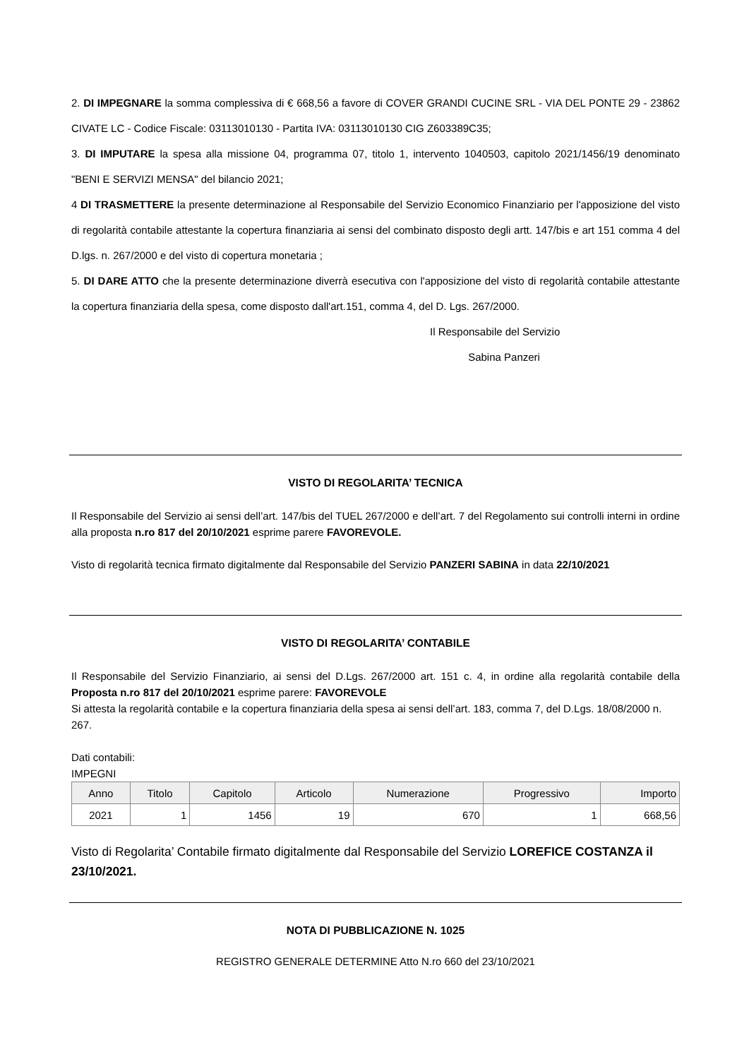2. DI IMPEGNARE la somma complessiva di € 668,56 a favore di COVER GRANDI CUCINE SRL - VIA DEL PONTE 29 - 23862 CIVATE LC - Codice Fiscale: 03113010130 - Partita IVA: 03113010130 CIG Z603389C35;
3. DI IMPUTARE la spesa alla missione 04, programma 07, titolo 1, intervento 1040503, capitolo 2021/1456/19 denominato "BENI E SERVIZI MENSA" del bilancio 2021;
4 DI TRASMETTERE la presente determinazione al Responsabile del Servizio Economico Finanziario per l'apposizione del visto di regolarità contabile attestante la copertura finanziaria ai sensi del combinato disposto degli artt. 147/bis e art 151 comma 4 del D.lgs. n. 267/2000 e del visto di copertura monetaria ;
5. DI DARE ATTO che la presente determinazione diverrà esecutiva con l'apposizione del visto di regolarità contabile attestante la copertura finanziaria della spesa, come disposto dall'art.151, comma 4, del D. Lgs. 267/2000.
Il Responsabile del Servizio
Sabina Panzeri
VISTO DI REGOLARITA’ TECNICA
Il Responsabile del Servizio ai sensi dell’art. 147/bis del TUEL 267/2000 e dell’art. 7 del Regolamento sui controlli interni in ordine alla proposta n.ro 817 del 20/10/2021 esprime parere FAVOREVOLE.
Visto di regolarità tecnica firmato digitalmente dal Responsabile del Servizio PANZERI SABINA in data 22/10/2021
VISTO DI REGOLARITA’ CONTABILE
Il Responsabile del Servizio Finanziario, ai sensi del D.Lgs. 267/2000 art. 151 c. 4, in ordine alla regolarità contabile della Proposta n.ro 817 del 20/10/2021 esprime parere: FAVOREVOLE
Si attesta la regolarità contabile e la copertura finanziaria della spesa ai sensi dell’art. 183, comma 7, del D.Lgs. 18/08/2000 n. 267.
Dati contabili:
IMPEGNI
| Anno | Titolo | Capitolo | Articolo | Numerazione | Progressivo | Importo |
| --- | --- | --- | --- | --- | --- | --- |
| 2021 | 1 | 1456 | 19 | 670 | 1 | 668,56 |
Visto di Regolarita’ Contabile firmato digitalmente dal Responsabile del Servizio LOREFICE COSTANZA il 23/10/2021.
NOTA DI PUBBLICAZIONE N. 1025
REGISTRO GENERALE DETERMINE Atto N.ro 660 del 23/10/2021